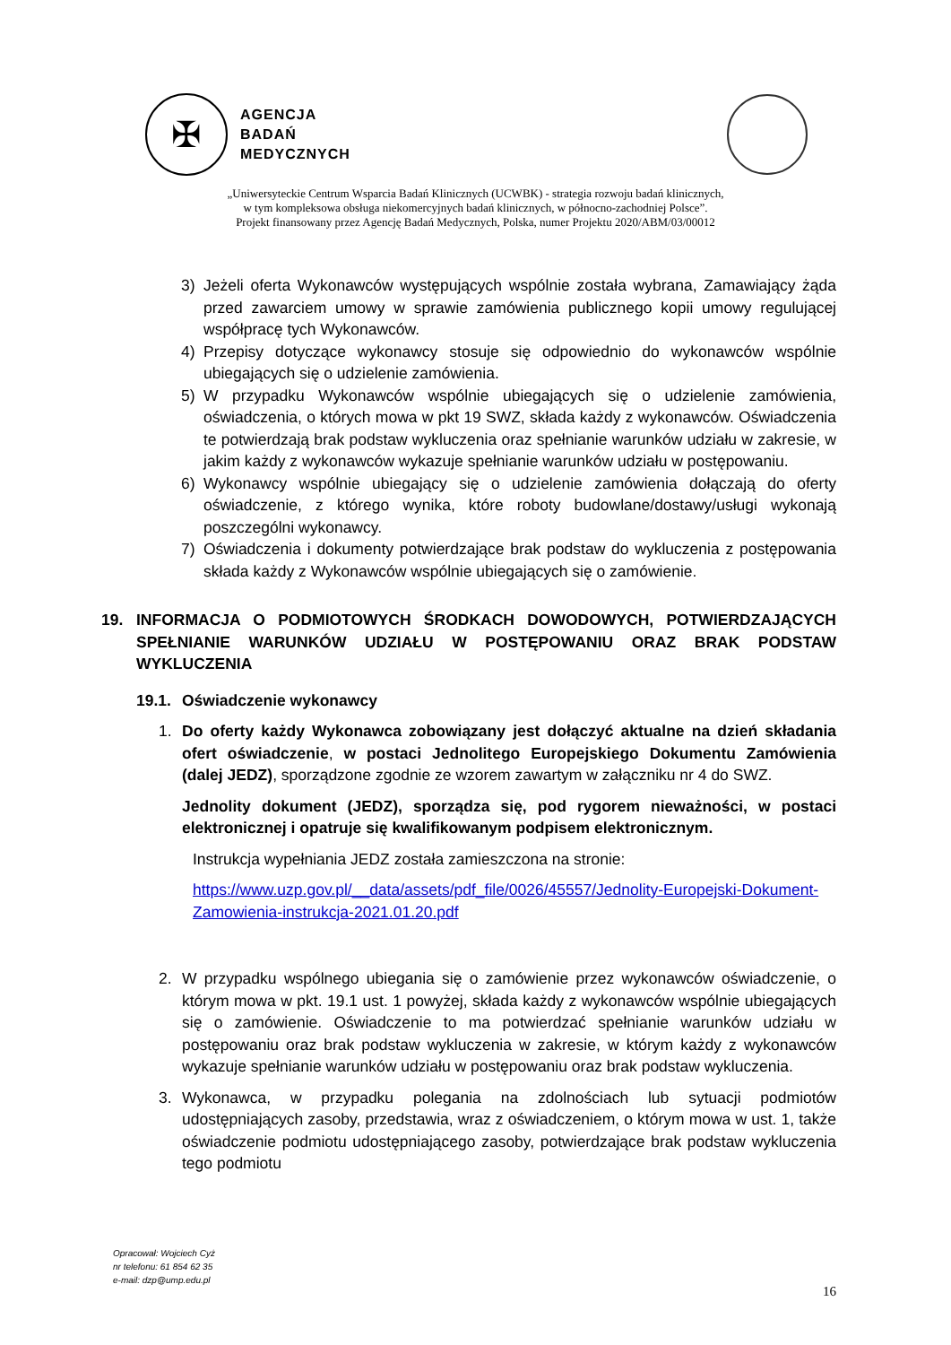✠
AGENCJA
BADAŃ
MEDYCZNYCH
„Uniwersyteckie Centrum Wsparcia Badań Klinicznych (UCWBK) - strategia rozwoju badań klinicznych,
w tym kompleksowa obsługa niekomercyjnych badań klinicznych, w północno-zachodniej Polsce”.
Projekt finansowany przez Agencję Badań Medycznych, Polska, numer Projektu 2020/ABM/03/00012
3) Jeżeli oferta Wykonawców występujących wspólnie została wybrana, Zamawiający żąda przed zawarciem umowy w sprawie zamówienia publicznego kopii umowy regulującej współpracę tych Wykonawców.
4) Przepisy dotyczące wykonawcy stosuje się odpowiednio do wykonawców wspólnie ubiegających się o udzielenie zamówienia.
5) W przypadku Wykonawców wspólnie ubiegających się o udzielenie zamówienia, oświadczenia, o których mowa w pkt 19 SWZ, składa każdy z wykonawców. Oświadczenia te potwierdzają brak podstaw wykluczenia oraz spełnianie warunków udziału w zakresie, w jakim każdy z wykonawców wykazuje spełnianie warunków udziału w postępowaniu.
6) Wykonawcy wspólnie ubiegający się o udzielenie zamówienia dołączają do oferty oświadczenie, z którego wynika, które roboty budowlane/dostawy/usługi wykonają poszczególni wykonawcy.
7) Oświadczenia i dokumenty potwierdzające brak podstaw do wykluczenia z postępowania składa każdy z Wykonawców wspólnie ubiegających się o zamówienie.
19. INFORMACJA O PODMIOTOWYCH ŚRODKACH DOWODOWYCH, POTWIERDZAJĄCYCH SPEŁNIANIE WARUNKÓW UDZIAŁU W POSTĘPOWANIU ORAZ BRAK PODSTAW WYKLUCZENIA
19.1.
Oświadczenie wykonawcy
1. Do oferty każdy Wykonawca zobowiązany jest dołączyć aktualne na dzień składania ofert oświadczenie, w postaci Jednolitego Europejskiego Dokumentu Zamówienia (dalej JEDZ), sporządzone zgodnie ze wzorem zawartym w załączniku nr 4 do SWZ.
Jednolity dokument (JEDZ), sporządza się, pod rygorem nieważności, w postaci elektronicznej i opatruje się kwalifikowanym podpisem elektronicznym.
Instrukcja wypełniania JEDZ została zamieszczona na stronie:
https://www.uzp.gov.pl/__data/assets/pdf_file/0026/45557/Jednolity-Europejski-Dokument-Zamowienia-instrukcja-2021.01.20.pdf
2. W przypadku wspólnego ubiegania się o zamówienie przez wykonawców oświadczenie, o którym mowa w pkt. 19.1 ust. 1 powyżej, składa każdy z wykonawców wspólnie ubiegających się o zamówienie. Oświadczenie to ma potwierdzać spełnianie warunków udziału w postępowaniu oraz brak podstaw wykluczenia w zakresie, w którym każdy z wykonawców wykazuje spełnianie warunków udziału w postępowaniu oraz brak podstaw wykluczenia.
3. Wykonawca, w przypadku polegania na zdolnościach lub sytuacji podmiotów udostępniających zasoby, przedstawia, wraz z oświadczeniem, o którym mowa w ust. 1, także oświadczenie podmiotu udostępniającego zasoby, potwierdzające brak podstaw wykluczenia tego podmiotu
Opracował: Wojciech Cyż
nr telefonu: 61 854 62 35
e-mail: dzp@ump.edu.pl
16